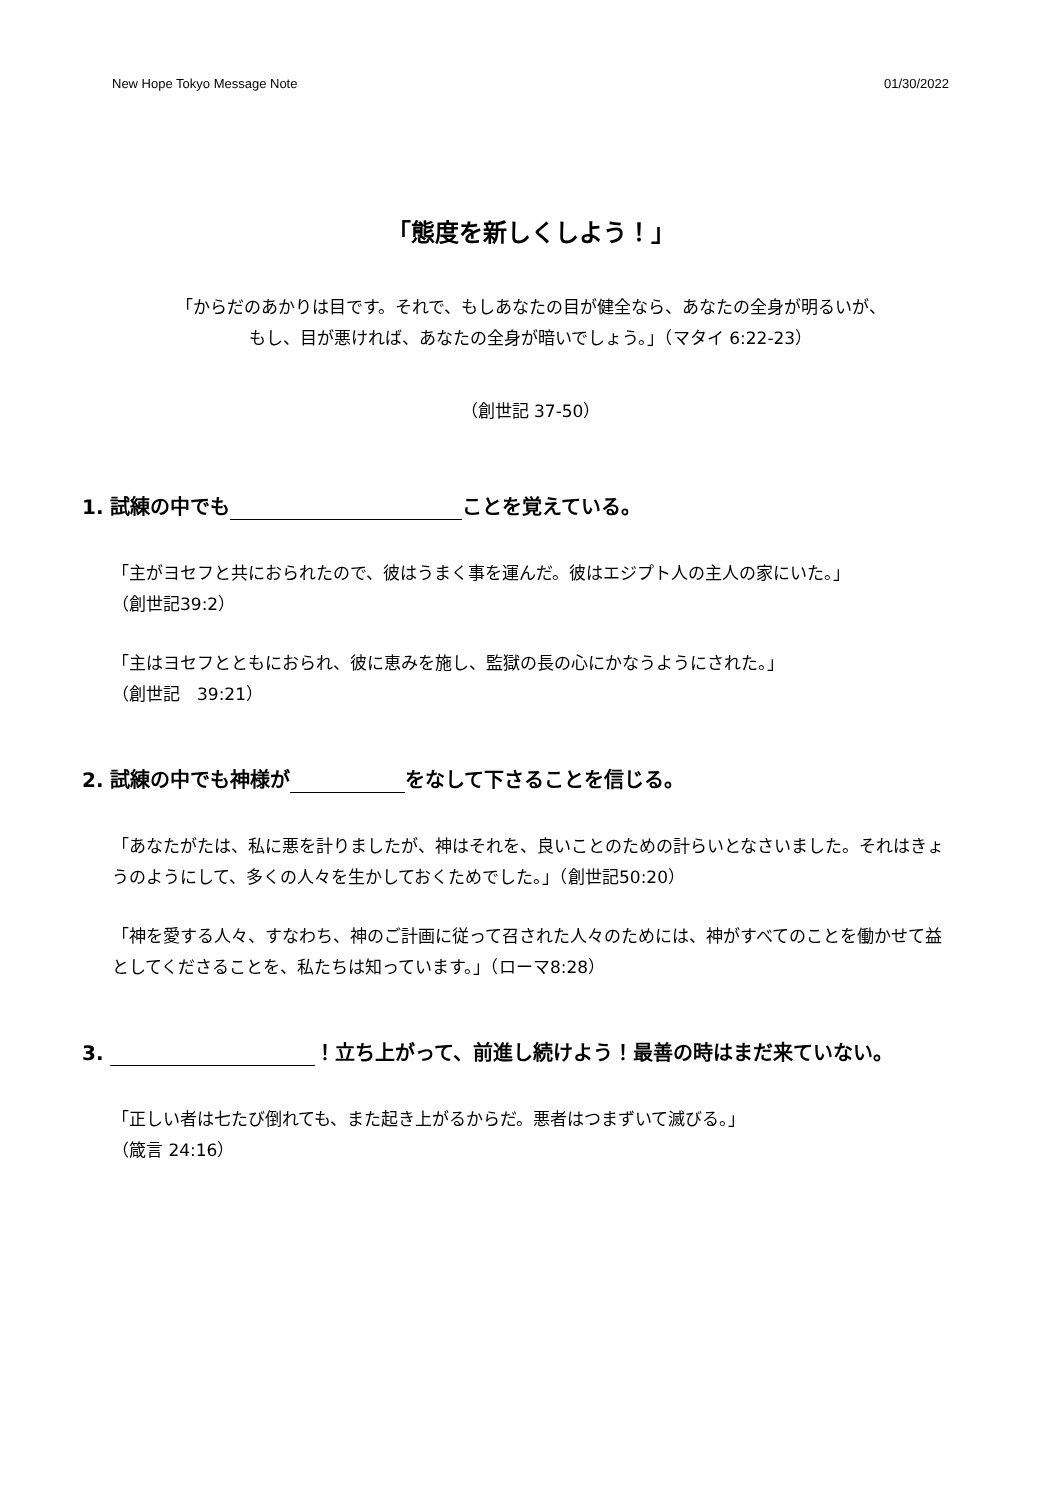New Hope Tokyo Message Note 01/30/2022
「態度を新しくしよう！」
「からだのあかりは目です。それで、もしあなたの目が健全なら、あなたの全身が明るいが、
もし、目が悪ければ、あなたの全身が暗いでしょう。」（マタイ 6:22-23）
（創世記 37-50）
1. 試練の中でも ことを覚えている。
「主がヨセフと共におられたので、彼はうまく事を運んだ。彼はエジプト人の主人の家にいた。」
（創世記39:2）
「主はヨセフとともにおられ、彼に恵みを施し、監獄の長の心にかなうようにされた。」
（創世記　39:21）
2. 試練の中でも神様が をなして下さることを信じる。
「あなたがたは、私に悪を計りましたが、神はそれを、良いことのための計らいとなさいました。それはきょうのようにして、多くの人々を生かしておくためでした。」（創世記50:20）
「神を愛する人々、すなわち、神のご計画に従って召された人々のためには、神がすべてのことを働かせて益としてくださることを、私たちは知っています。」（ローマ8:28）
3. ！立ち上がって、前進し続けよう！最善の時はまだ来ていない。
「正しい者は七たび倒れても、また起き上がるからだ。悪者はつまずいて滅びる。」
（箴言 24:16）